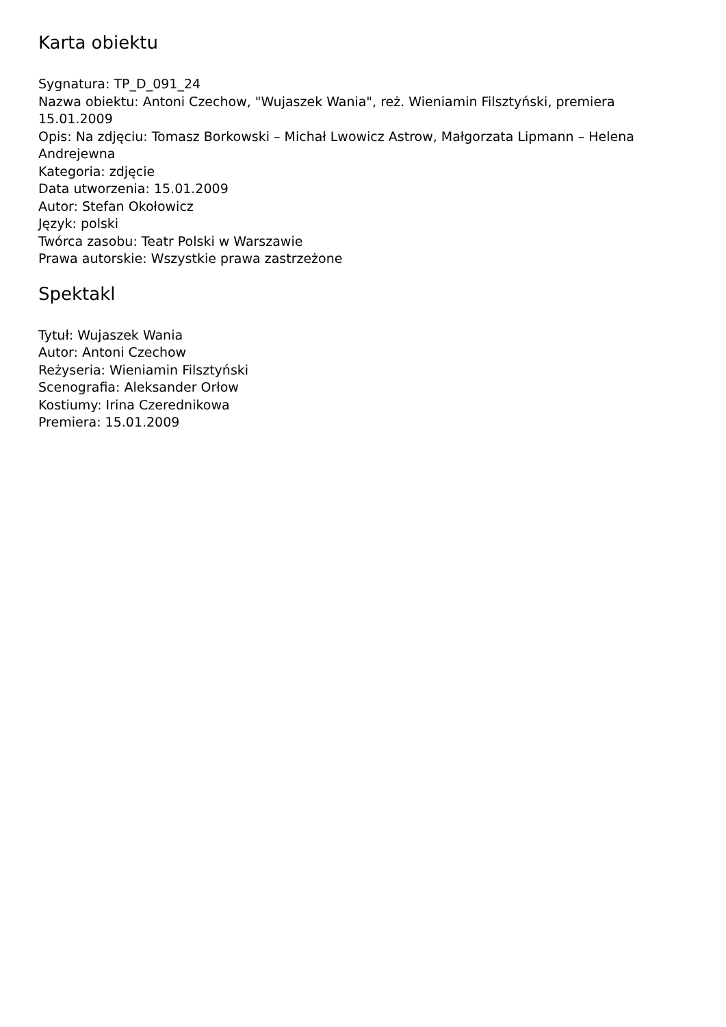Karta obiektu
Sygnatura: TP_D_091_24
Nazwa obiektu: Antoni Czechow, "Wujaszek Wania", reż. Wieniamin Filsztyński, premiera 15.01.2009
Opis: Na zdjęciu: Tomasz Borkowski – Michał Lwowicz Astrow, Małgorzata Lipmann – Helena Andrejewna
Kategoria: zdjęcie
Data utworzenia: 15.01.2009
Autor: Stefan Okołowicz
Język: polski
Twórca zasobu: Teatr Polski w Warszawie
Prawa autorskie: Wszystkie prawa zastrzeżone
Spektakl
Tytuł: Wujaszek Wania
Autor: Antoni Czechow
Reżyseria: Wieniamin Filsztyński
Scenografia: Aleksander Orłow
Kostiumy: Irina Czerednikowa
Premiera: 15.01.2009